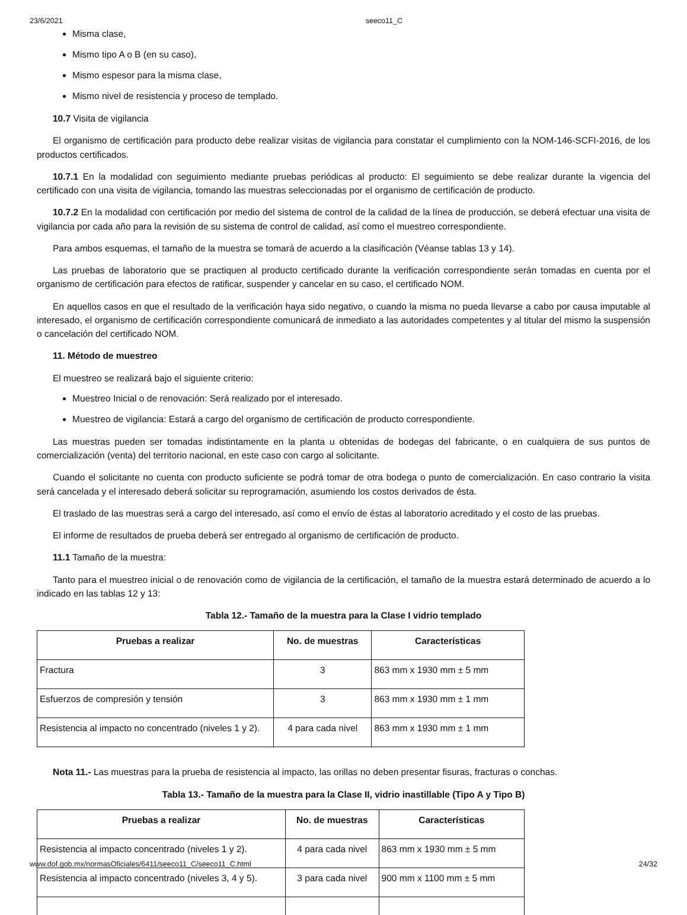23/6/2021 seeco11_C
Misma clase,
Mismo tipo A o B (en su caso),
Mismo espesor para la misma clase,
Mismo nivel de resistencia y proceso de templado.
10.7 Visita de vigilancia
El organismo de certificación para producto debe realizar visitas de vigilancia para constatar el cumplimiento con la NOM-146-SCFI-2016, de los productos certificados.
10.7.1 En la modalidad con seguimiento mediante pruebas periódicas al producto: El seguimiento se debe realizar durante la vigencia del certificado con una visita de vigilancia, tomando las muestras seleccionadas por el organismo de certificación de producto.
10.7.2 En la modalidad con certificación por medio del sistema de control de la calidad de la línea de producción, se deberá efectuar una visita de vigilancia por cada año para la revisión de su sistema de control de calidad, así como el muestreo correspondiente.
Para ambos esquemas, el tamaño de la muestra se tomará de acuerdo a la clasificación (Véanse tablas 13 y 14).
Las pruebas de laboratorio que se practiquen al producto certificado durante la verificación correspondiente serán tomadas en cuenta por el organismo de certificación para efectos de ratificar, suspender y cancelar en su caso, el certificado NOM.
En aquellos casos en que el resultado de la verificación haya sido negativo, o cuando la misma no pueda llevarse a cabo por causa imputable al interesado, el organismo de certificación correspondiente comunicará de inmediato a las autoridades competentes y al titular del mismo la suspensión o cancelación del certificado NOM.
11. Método de muestreo
El muestreo se realizará bajo el siguiente criterio:
Muestreo Inicial o de renovación: Será realizado por el interesado.
Muestreo de vigilancia: Estará a cargo del organismo de certificación de producto correspondiente.
Las muestras pueden ser tomadas indistintamente en la planta u obtenidas de bodegas del fabricante, o en cualquiera de sus puntos de comercialización (venta) del territorio nacional, en este caso con cargo al solicitante.
Cuando el solicitante no cuenta con producto suficiente se podrá tomar de otra bodega o punto de comercialización. En caso contrario la visita será cancelada y el interesado deberá solicitar su reprogramación, asumiendo los costos derivados de ésta.
El traslado de las muestras será a cargo del interesado, así como el envío de éstas al laboratorio acreditado y el costo de las pruebas.
El informe de resultados de prueba deberá ser entregado al organismo de certificación de producto.
11.1 Tamaño de la muestra:
Tanto para el muestreo inicial o de renovación como de vigilancia de la certificación, el tamaño de la muestra estará determinado de acuerdo a lo indicado en las tablas 12 y 13:
Tabla 12.- Tamaño de la muestra para la Clase I vidrio templado
| Pruebas a realizar | No. de muestras | Características |
| --- | --- | --- |
| Fractura | 3 | 863 mm x 1930 mm ± 5 mm |
| Esfuerzos de compresión y tensión | 3 | 863 mm x 1930 mm ± 1 mm |
| Resistencia al impacto no concentrado (niveles 1 y 2). | 4 para cada nivel | 863 mm x 1930 mm ± 1 mm |
Nota 11.- Las muestras para la prueba de resistencia al impacto, las orillas no deben presentar fisuras, fracturas o conchas.
Tabla 13.- Tamaño de la muestra para la Clase II, vidrio inastillable (Tipo A y Tipo B)
| Pruebas a realizar | No. de muestras | Características |
| --- | --- | --- |
| Resistencia al impacto concentrado (niveles 1 y 2). | 4 para cada nivel | 863 mm x 1930 mm ± 5 mm |
| Resistencia al impacto concentrado (niveles 3, 4 y 5). | 3 para cada nivel | 900 mm x 1100 mm ± 5 mm |
www.dof.gob.mx/normasOficiales/6411/seeco11_C/seeco11_C.html 24/32